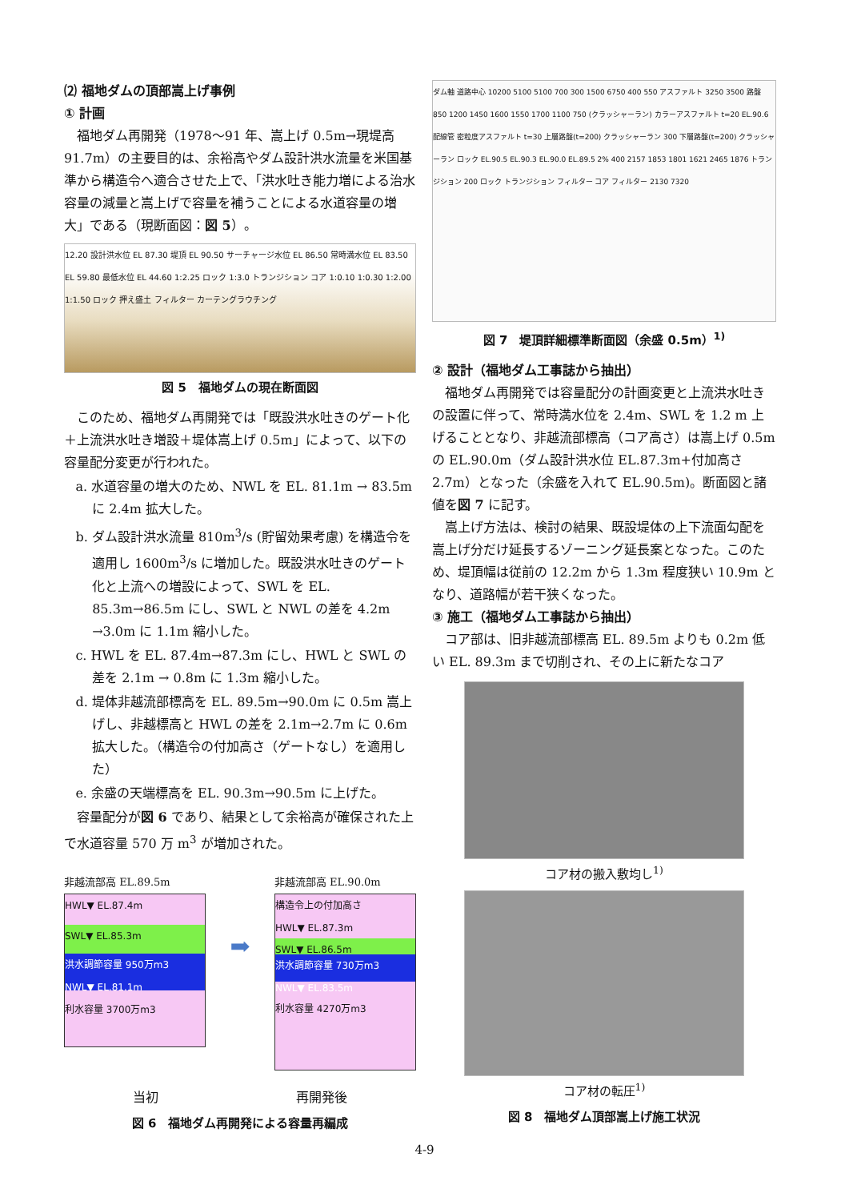⑵ 福地ダムの頂部嵩上げ事例
① 計画
福地ダム再開発（1978〜91 年、嵩上げ 0.5m→現堤高 91.7m）の主要目的は、余裕高やダム設計洪水流量を米国基準から構造令へ適合させた上で、「洪水吐き能力増による治水容量の減量と嵩上げで容量を補うことによる水道容量の増大」である（現断面図：図 5）。
12.20 設計洪水位 EL 87.30 堤頂 EL 90.50 サーチャージ水位 EL 86.50 常時満水位 EL 83.50 EL 59.80 最低水位 EL 44.60 1:2.25 ロック 1:3.0 トランジション コア 1:0.10 1:0.30 1:2.00 1:1.50 ロック 押え盛土 フィルター カーテングラウチング
図 5　福地ダムの現在断面図
このため、福地ダム再開発では「既設洪水吐きのゲート化＋上流洪水吐き増設＋堤体嵩上げ 0.5m」によって、以下の容量配分変更が行われた。
a. 水道容量の増大のため、NWL を EL. 81.1m → 83.5m に 2.4m 拡大した。
b. ダム設計洪水流量 810m<sup>3</sup>/s (貯留効果考慮) を構造令を適用し 1600m<sup>3</sup>/s に増加した。既設洪水吐きのゲート化と上流への増設によって、SWL を EL. 85.3m→86.5m にし、SWL と NWL の差を 4.2m →3.0m に 1.1m 縮小した。
c. HWL を EL. 87.4m→87.3m にし、HWL と SWL の差を 2.1m → 0.8m に 1.3m 縮小した。
d. 堤体非越流部標高を EL. 89.5m→90.0m に 0.5m 嵩上げし、非越標高と HWL の差を 2.1m→2.7m に 0.6m 拡大した。（構造令の付加高さ（ゲートなし）を適用した）
e. 余盛の天端標高を EL. 90.3m→90.5m に上げた。
容量配分が図 6 であり、結果として余裕高が確保された上で水道容量 570 万 m<sup>3</sup> が増加された。
非越流部高 EL.89.5m
HWL▼ EL.87.4m
SWL▼ EL.85.3m
洪水調節容量 950万m3
NWL▼ EL.81.1m
利水容量 3700万m3
➡
非越流部高 EL.90.0m
構造令上の付加高さ
HWL▼ EL.87.3m
SWL▼ EL.86.5m
洪水調節容量 730万m3
NWL▼ EL.83.5m
利水容量 4270万m3
当初 再開発後
図 6　福地ダム再開発による容量再編成
ダム軸 道路中心 10200 5100 5100 700 300 1500 6750 400 550 アスファルト 3250 3500 路盤 850 1200 1450 1600 1550 1700 1100 750 (クラッシャーラン) カラーアスファルト t=20 EL.90.6 配線管 密粒度アスファルト t=30 上層路盤(t=200) クラッシャーラン 300 下層路盤(t=200) クラッシャーラン ロック EL.90.5 EL.90.3 EL.90.0 EL.89.5 2% 400 2157 1853 1801 1621 2465 1876 トランジション 200 ロック トランジション フィルター コア フィルター 2130 7320
図 7　堤頂詳細標準断面図（余盛 0.5m）<sup>1)</sup>
② 設計（福地ダム工事誌から抽出）
福地ダム再開発では容量配分の計画変更と上流洪水吐きの設置に伴って、常時満水位を 2.4m、SWL を 1.2 m 上げることとなり、非越流部標高（コア高さ）は嵩上げ 0.5m の EL.90.0m（ダム設計洪水位 EL.87.3m+付加高さ 2.7m）となった（余盛を入れて EL.90.5m)。断面図と諸値を図 7 に記す。
嵩上げ方法は、検討の結果、既設堤体の上下流面勾配を嵩上げ分だけ延長するゾーニング延長案となった。このため、堤頂幅は従前の 12.2m から 1.3m 程度狭い 10.9m となり、道路幅が若干狭くなった。
③ 施工（福地ダム工事誌から抽出）
コア部は、旧非越流部標高 EL. 89.5m よりも 0.2m 低い EL. 89.3m まで切削され、その上に新たなコア
コア材の搬入敷均し<sup>1)</sup>
コア材の転圧<sup>1)</sup>
図 8　福地ダム頂部嵩上げ施工状況
4-9